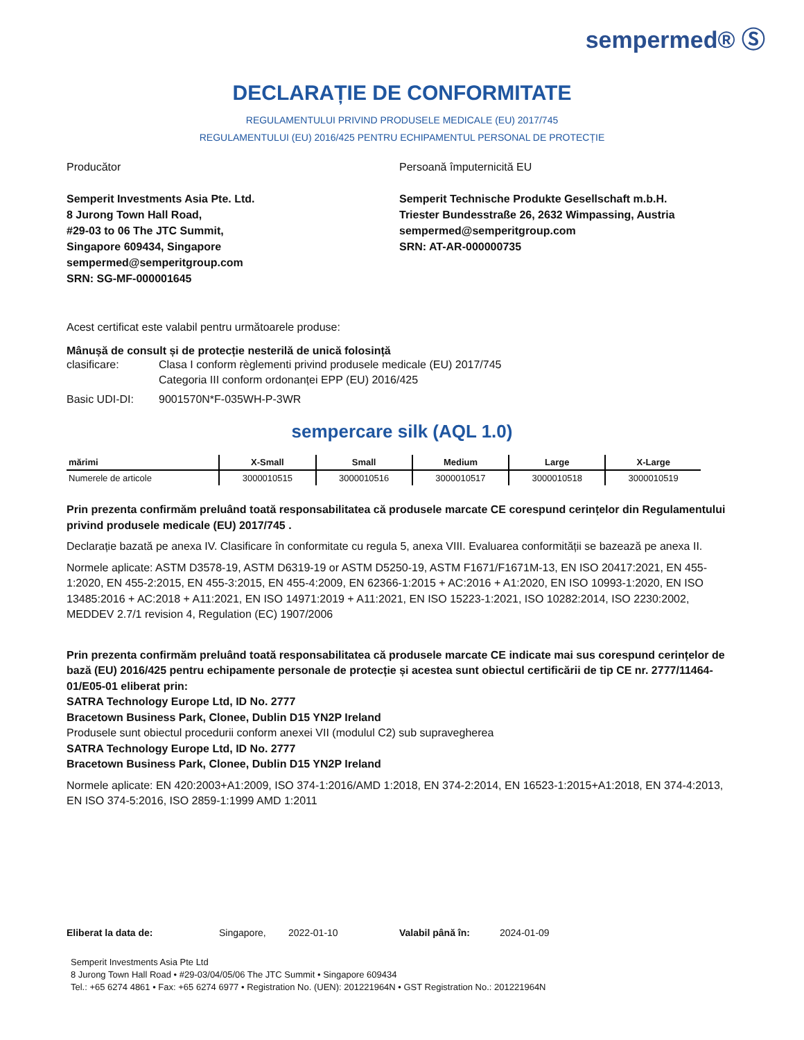sempermed® Ⓢ
DECLARAȚIE DE CONFORMITATE
REGULAMENTULUI PRIVIND PRODUSELE MEDICALE (EU) 2017/745
REGULAMENTULUI (EU) 2016/425 PENTRU ECHIPAMENTUL PERSONAL DE PROTECȚIE
Producător
Semperit Investments Asia Pte. Ltd.
8 Jurong Town Hall Road,
#29-03 to 06 The JTC Summit,
Singapore 609434, Singapore
sempermed@semperitgroup.com
SRN: SG-MF-000001645
Persoană împuternicită EU
Semperit Technische Produkte Gesellschaft m.b.H.
Triester Bundesstraße 26, 2632 Wimpassing, Austria
sempermed@semperitgroup.com
SRN: AT-AR-000000735
Acest certificat este valabil pentru următoarele produse:
Mânușă de consult și de protecție nesterilă de unică folosință
clasificare: Clasa I conform règlementi privind produsele medicale (EU) 2017/745
Categoria III conform ordonanței EPP (EU) 2016/425
Basic UDI-DI: 9001570N*F-035WH-P-3WR
sempercare silk (AQL 1.0)
| mărimi | X-Small | Small | Medium | Large | X-Large |
| --- | --- | --- | --- | --- | --- |
| Numerele de articole | 3000010515 | 3000010516 | 3000010517 | 3000010518 | 3000010519 |
Prin prezenta confirmăm preluând toată responsabilitatea că produsele marcate CE corespund cerințelor din Regulamentului privind produsele medicale (EU) 2017/745 .
Declarație bazată pe anexa IV. Clasificare în conformitate cu regula 5, anexa VIII. Evaluarea conformității se bazează pe anexa II.
Normele aplicate: ASTM D3578-19, ASTM D6319-19 or ASTM D5250-19, ASTM F1671/F1671M-13, EN ISO 20417:2021, EN 455-1:2020, EN 455-2:2015, EN 455-3:2015, EN 455-4:2009, EN 62366-1:2015 + AC:2016 + A1:2020, EN ISO 10993-1:2020, EN ISO 13485:2016 + AC:2018 + A11:2021, EN ISO 14971:2019 + A11:2021, EN ISO 15223-1:2021, ISO 10282:2014, ISO 2230:2002, MEDDEV 2.7/1 revision 4, Regulation (EC) 1907/2006
Prin prezenta confirmăm preluând toată responsabilitatea că produsele marcate CE indicate mai sus corespund cerințelor de bază (EU) 2016/425 pentru echipamente personale de protecție și acestea sunt obiectul certificării de tip CE nr. 2777/11464-01/E05-01 eliberat prin:
SATRA Technology Europe Ltd, ID No. 2777
Bracetown Business Park, Clonee, Dublin D15 YN2P Ireland
Produsele sunt obiectul procedurii conform anexei VII (modulul C2) sub supravegherea
SATRA Technology Europe Ltd, ID No. 2777
Bracetown Business Park, Clonee, Dublin D15 YN2P Ireland
Normele aplicate: EN 420:2003+A1:2009, ISO 374-1:2016/AMD 1:2018, EN 374-2:2014, EN 16523-1:2015+A1:2018, EN 374-4:2013, EN ISO 374-5:2016, ISO 2859-1:1999 AMD 1:2011
Eliberat la data de: Singapore, 2022-01-10 Valabil până în: 2024-01-09
Semperit Investments Asia Pte Ltd
8 Jurong Town Hall Road • #29-03/04/05/06 The JTC Summit • Singapore 609434
Tel.: +65 6274 4861 • Fax: +65 6274 6977 • Registration No. (UEN): 201221964N • GST Registration No.: 201221964N